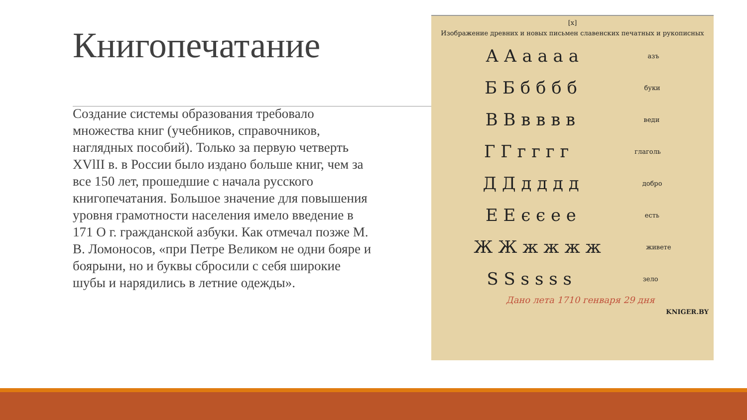Книгопечатание
Создание системы образования требовало множества книг (учебников, справочников, наглядных пособий). Только за первую четверть XVlII в. в России было издано больше книг, чем за все 150 лет, прошедшие с начала русского книгопечатания. Большое значение для повышения уровня грамотности населения имело введение в 171 О г. гражданской азбуки. Как отмечал позже М. В. Ломоносов, «при Петре Великом не одни бояре и боярыни, но и буквы сбросили с себя широкие шубы и нарядились в летние одежды».
[x]
Изображение древних и новых письмен славенских печатных и рукописных
А А а а а а азъ
Б Б б б б б буки
В В в в в в веди
Г Г г г г г глаголь
Д Д д д д д добро
Е Е є є е е есть
Ж Ж ж ж ж ж живете
Ѕ Ѕ ѕ ѕ ѕ ѕ зело
Дано лета 1710 генваря 29 дня
KNIGER.BY